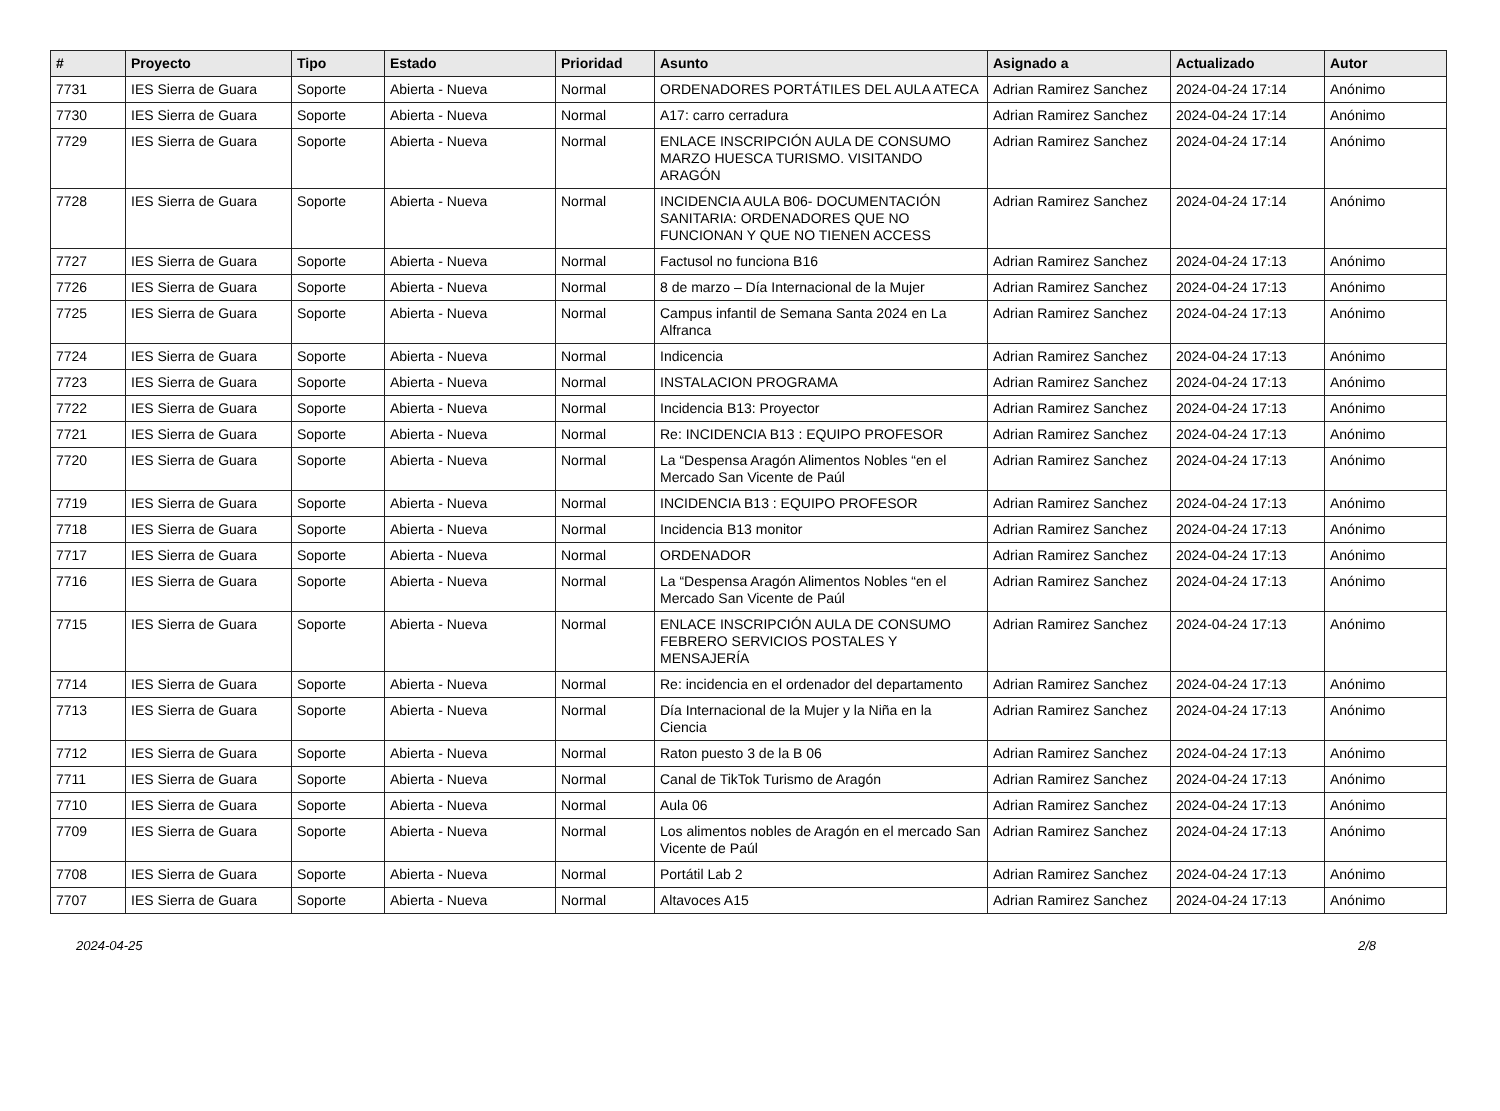| # | Proyecto | Tipo | Estado | Prioridad | Asunto | Asignado a | Actualizado | Autor |
| --- | --- | --- | --- | --- | --- | --- | --- | --- |
| 7731 | IES Sierra de Guara | Soporte | Abierta - Nueva | Normal | ORDENADORES PORTÁTILES DEL AULA ATECA | Adrian Ramirez Sanchez | 2024-04-24 17:14 | Anónimo |
| 7730 | IES Sierra de Guara | Soporte | Abierta - Nueva | Normal | A17: carro cerradura | Adrian Ramirez Sanchez | 2024-04-24 17:14 | Anónimo |
| 7729 | IES Sierra de Guara | Soporte | Abierta - Nueva | Normal | ENLACE INSCRIPCIÓN AULA DE CONSUMO MARZO HUESCA TURISMO. VISITANDO ARAGÓN | Adrian Ramirez Sanchez | 2024-04-24 17:14 | Anónimo |
| 7728 | IES Sierra de Guara | Soporte | Abierta - Nueva | Normal | INCIDENCIA AULA B06- DOCUMENTACIÓN SANITARIA: ORDENADORES QUE NO FUNCIONAN Y QUE NO TIENEN ACCESS | Adrian Ramirez Sanchez | 2024-04-24 17:14 | Anónimo |
| 7727 | IES Sierra de Guara | Soporte | Abierta - Nueva | Normal | Factusol no funciona B16 | Adrian Ramirez Sanchez | 2024-04-24 17:13 | Anónimo |
| 7726 | IES Sierra de Guara | Soporte | Abierta - Nueva | Normal | 8 de marzo – Día Internacional de la Mujer | Adrian Ramirez Sanchez | 2024-04-24 17:13 | Anónimo |
| 7725 | IES Sierra de Guara | Soporte | Abierta - Nueva | Normal | Campus infantil de Semana Santa 2024 en La Alfranca | Adrian Ramirez Sanchez | 2024-04-24 17:13 | Anónimo |
| 7724 | IES Sierra de Guara | Soporte | Abierta - Nueva | Normal | Indicencia | Adrian Ramirez Sanchez | 2024-04-24 17:13 | Anónimo |
| 7723 | IES Sierra de Guara | Soporte | Abierta - Nueva | Normal | INSTALACION PROGRAMA | Adrian Ramirez Sanchez | 2024-04-24 17:13 | Anónimo |
| 7722 | IES Sierra de Guara | Soporte | Abierta - Nueva | Normal | Incidencia B13: Proyector | Adrian Ramirez Sanchez | 2024-04-24 17:13 | Anónimo |
| 7721 | IES Sierra de Guara | Soporte | Abierta - Nueva | Normal | Re: INCIDENCIA B13 : EQUIPO PROFESOR | Adrian Ramirez Sanchez | 2024-04-24 17:13 | Anónimo |
| 7720 | IES Sierra de Guara | Soporte | Abierta - Nueva | Normal | La “Despensa Aragón Alimentos Nobles “en el Mercado San Vicente de Paúl | Adrian Ramirez Sanchez | 2024-04-24 17:13 | Anónimo |
| 7719 | IES Sierra de Guara | Soporte | Abierta - Nueva | Normal | INCIDENCIA B13 : EQUIPO PROFESOR | Adrian Ramirez Sanchez | 2024-04-24 17:13 | Anónimo |
| 7718 | IES Sierra de Guara | Soporte | Abierta - Nueva | Normal | Incidencia B13 monitor | Adrian Ramirez Sanchez | 2024-04-24 17:13 | Anónimo |
| 7717 | IES Sierra de Guara | Soporte | Abierta - Nueva | Normal | ORDENADOR | Adrian Ramirez Sanchez | 2024-04-24 17:13 | Anónimo |
| 7716 | IES Sierra de Guara | Soporte | Abierta - Nueva | Normal | La “Despensa Aragón Alimentos Nobles “en el Mercado San Vicente de Paúl | Adrian Ramirez Sanchez | 2024-04-24 17:13 | Anónimo |
| 7715 | IES Sierra de Guara | Soporte | Abierta - Nueva | Normal | ENLACE INSCRIPCIÓN AULA DE CONSUMO FEBRERO SERVICIOS POSTALES Y MENSAJERÍA | Adrian Ramirez Sanchez | 2024-04-24 17:13 | Anónimo |
| 7714 | IES Sierra de Guara | Soporte | Abierta - Nueva | Normal | Re: incidencia en el ordenador del departamento | Adrian Ramirez Sanchez | 2024-04-24 17:13 | Anónimo |
| 7713 | IES Sierra de Guara | Soporte | Abierta - Nueva | Normal | Día Internacional de la Mujer y la Niña en la Ciencia | Adrian Ramirez Sanchez | 2024-04-24 17:13 | Anónimo |
| 7712 | IES Sierra de Guara | Soporte | Abierta - Nueva | Normal | Raton puesto 3 de la B 06 | Adrian Ramirez Sanchez | 2024-04-24 17:13 | Anónimo |
| 7711 | IES Sierra de Guara | Soporte | Abierta - Nueva | Normal | Canal de TikTok Turismo de Aragón | Adrian Ramirez Sanchez | 2024-04-24 17:13 | Anónimo |
| 7710 | IES Sierra de Guara | Soporte | Abierta - Nueva | Normal | Aula 06 | Adrian Ramirez Sanchez | 2024-04-24 17:13 | Anónimo |
| 7709 | IES Sierra de Guara | Soporte | Abierta - Nueva | Normal | Los alimentos nobles de Aragón en el mercado San Vicente de Paúl | Adrian Ramirez Sanchez | 2024-04-24 17:13 | Anónimo |
| 7708 | IES Sierra de Guara | Soporte | Abierta - Nueva | Normal | Portátil Lab 2 | Adrian Ramirez Sanchez | 2024-04-24 17:13 | Anónimo |
| 7707 | IES Sierra de Guara | Soporte | Abierta - Nueva | Normal | Altavoces A15 | Adrian Ramirez Sanchez | 2024-04-24 17:13 | Anónimo |
2024-04-25 2/8